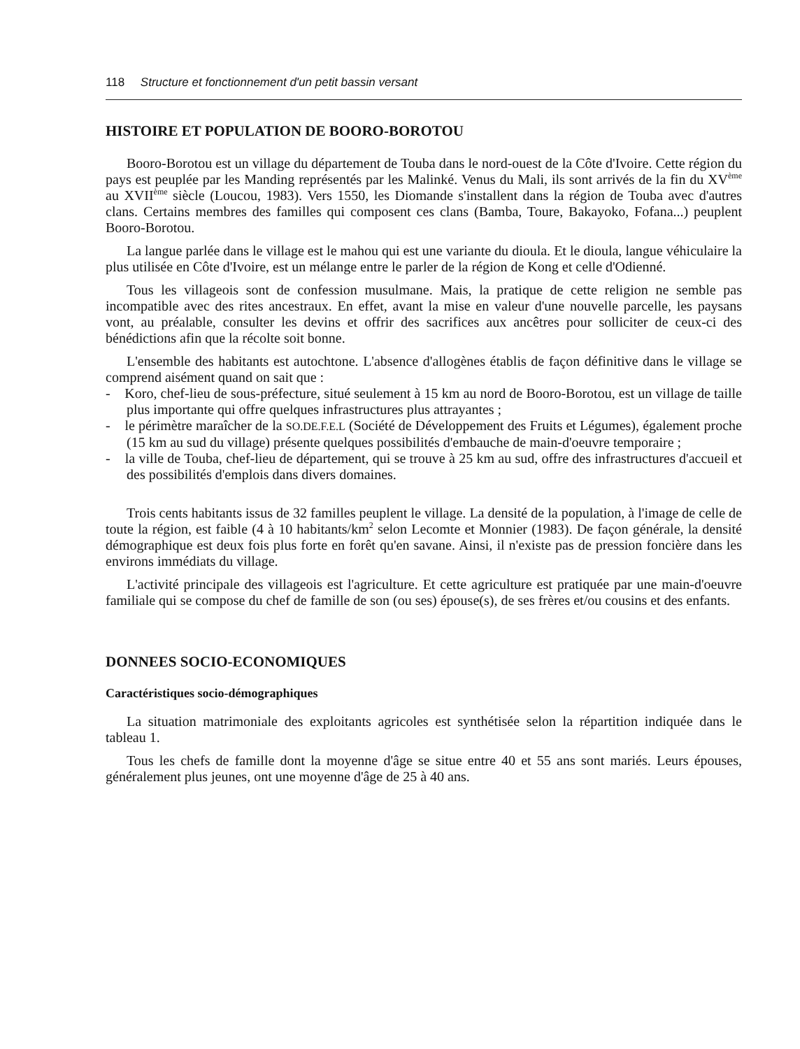118 Structure et fonctionnement d'un petit bassin versant
HISTOIRE ET POPULATION DE BOORO-BOROTOU
Booro-Borotou est un village du département de Touba dans le nord-ouest de la Côte d'Ivoire. Cette région du pays est peuplée par les Manding représentés par les Malinké. Venus du Mali, ils sont arrivés de la fin du XV<sup>ème</sup> au XVII<sup>ème</sup> siècle (Loucou, 1983). Vers 1550, les Diomande s'installent dans la région de Touba avec d'autres clans. Certains membres des familles qui composent ces clans (Bamba, Toure, Bakayoko, Fofana...) peuplent Booro-Borotou.
La langue parlée dans le village est le mahou qui est une variante du dioula. Et le dioula, langue véhiculaire la plus utilisée en Côte d'Ivoire, est un mélange entre le parler de la région de Kong et celle d'Odienné.
Tous les villageois sont de confession musulmane. Mais, la pratique de cette religion ne semble pas incompatible avec des rites ancestraux. En effet, avant la mise en valeur d'une nouvelle parcelle, les paysans vont, au préalable, consulter les devins et offrir des sacrifices aux ancêtres pour solliciter de ceux-ci des bénédictions afin que la récolte soit bonne.
L'ensemble des habitants est autochtone. L'absence d'allogènes établis de façon définitive dans le village se comprend aisément quand on sait que :
- Koro, chef-lieu de sous-préfecture, situé seulement à 15 km au nord de Booro-Borotou, est un village de taille plus importante qui offre quelques infrastructures plus attrayantes ;
- le périmètre maraîcher de la SO.DE.F.E.L (Société de Développement des Fruits et Légumes), également proche (15 km au sud du village) présente quelques possibilités d'embauche de main-d'oeuvre temporaire ;
- la ville de Touba, chef-lieu de département, qui se trouve à 25 km au sud, offre des infrastructures d'accueil et des possibilités d'emplois dans divers domaines.
Trois cents habitants issus de 32 familles peuplent le village. La densité de la population, à l'image de celle de toute la région, est faible (4 à 10 habitants/km<sup>2</sup> selon Lecomte et Monnier (1983). De façon générale, la densité démographique est deux fois plus forte en forêt qu'en savane. Ainsi, il n'existe pas de pression foncière dans les environs immédiats du village.
L'activité principale des villageois est l'agriculture. Et cette agriculture est pratiquée par une main-d'oeuvre familiale qui se compose du chef de famille de son (ou ses) épouse(s), de ses frères et/ou cousins et des enfants.
DONNEES SOCIO-ECONOMIQUES
Caractéristiques socio-démographiques
La situation matrimoniale des exploitants agricoles est synthétisée selon la répartition indiquée dans le tableau 1.
Tous les chefs de famille dont la moyenne d'âge se situe entre 40 et 55 ans sont mariés. Leurs épouses, généralement plus jeunes, ont une moyenne d'âge de 25 à 40 ans.